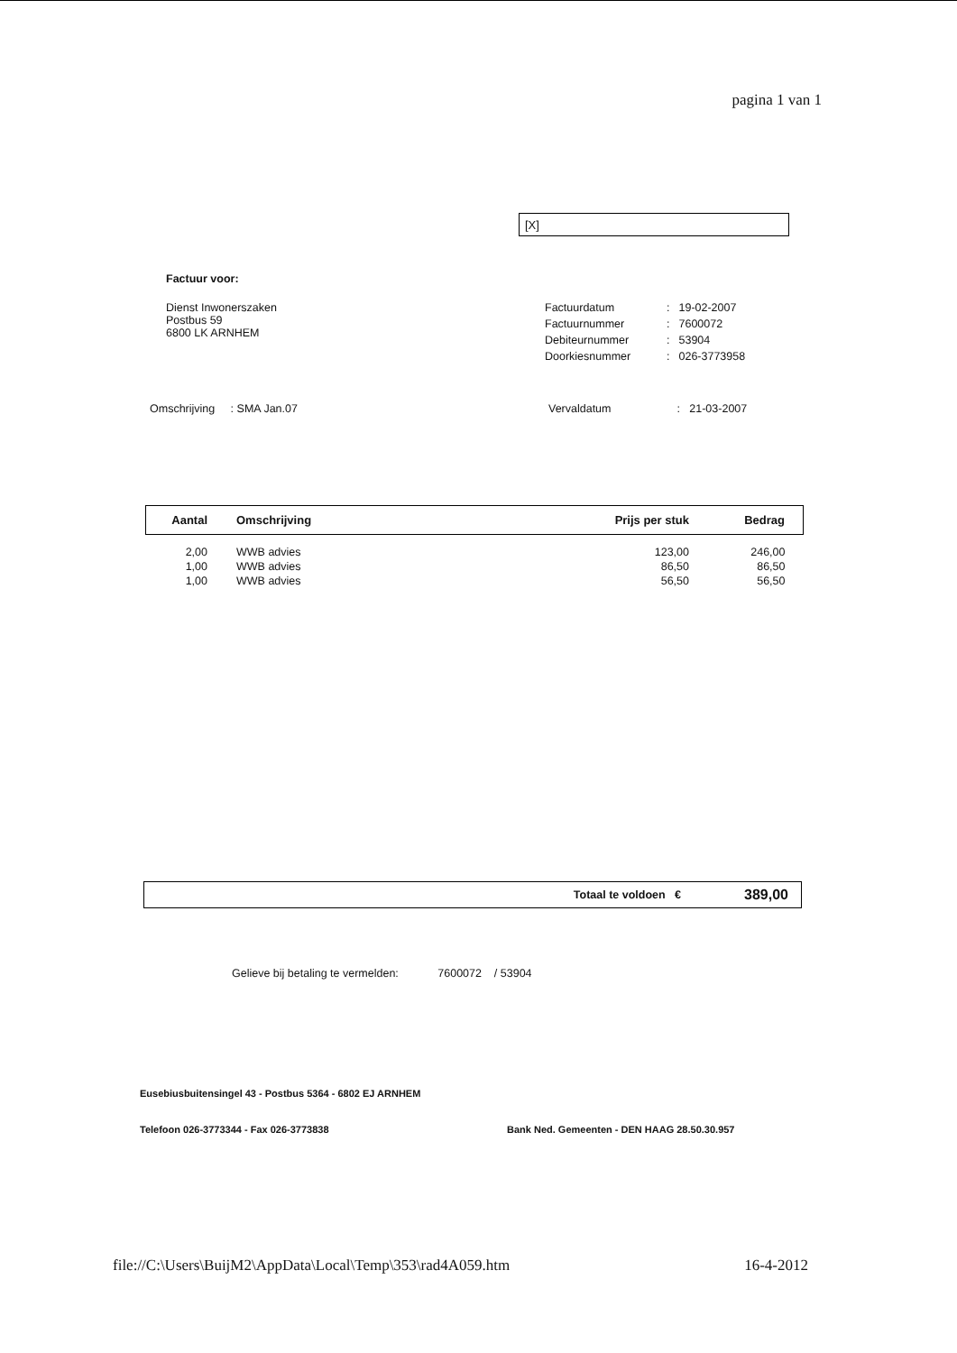pagina 1 van 1
[X]
Factuur voor:
Dienst Inwonerszaken
Postbus 59
6800 LK ARNHEM
| Factuurdatum | : | 19-02-2007 |
| Factuurnummer | : | 7600072 |
| Debiteurnummer | : | 53904 |
| Doorkiesnummer | : | 026-3773958 |
Omschrijving : SMA Jan.07 Vervaldatum : 21-03-2007
| Aantal | Omschrijving | Prijs per stuk | Bedrag |
| --- | --- | --- | --- |
| 2,00 | WWB advies | 123,00 | 246,00 |
| 1,00 | WWB advies | 86,50 | 86,50 |
| 1,00 | WWB advies | 56,50 | 56,50 |
Totaal te voldoen € 389,00
Gelieve bij betaling te vermelden: 7600072 / 53904
Eusebiusbuitensingel 43 - Postbus 5364 - 6802 EJ ARNHEM
Telefoon 026-3773344 - Fax 026-3773838 Bank Ned. Gemeenten - DEN HAAG 28.50.30.957
file://C:\Users\BuijM2\AppData\Local\Temp\353\rad4A059.htm 16-4-2012